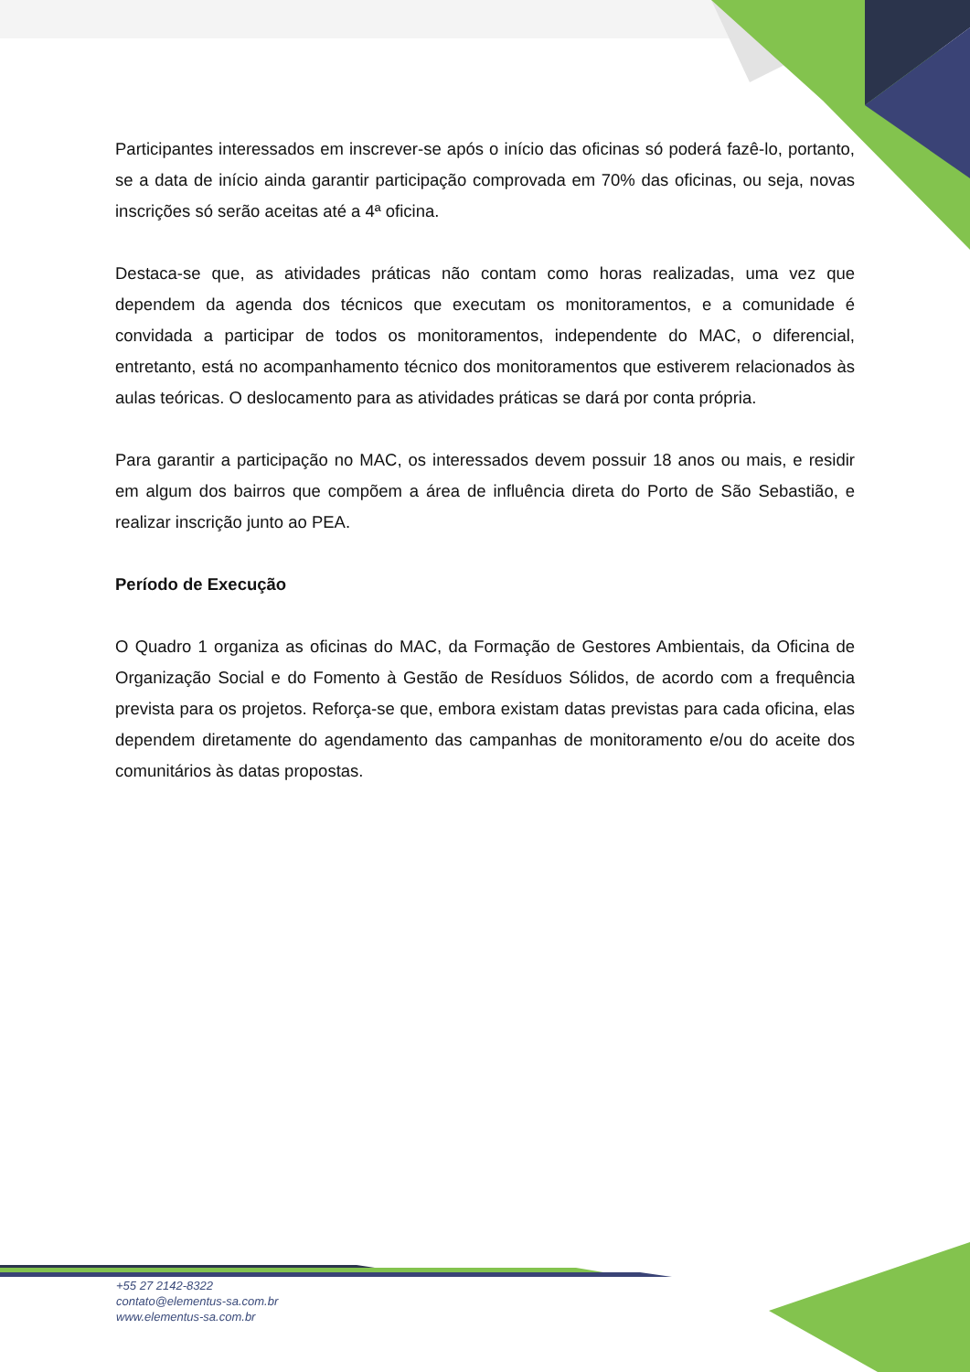Participantes interessados em inscrever-se após o início das oficinas só poderá fazê-lo, portanto, se a data de início ainda garantir participação comprovada em 70% das oficinas, ou seja, novas inscrições só serão aceitas até a 4ª oficina.
Destaca-se que, as atividades práticas não contam como horas realizadas, uma vez que dependem da agenda dos técnicos que executam os monitoramentos, e a comunidade é convidada a participar de todos os monitoramentos, independente do MAC, o diferencial, entretanto, está no acompanhamento técnico dos monitoramentos que estiverem relacionados às aulas teóricas. O deslocamento para as atividades práticas se dará por conta própria.
Para garantir a participação no MAC, os interessados devem possuir 18 anos ou mais, e residir em algum dos bairros que compõem a área de influência direta do Porto de São Sebastião, e realizar inscrição junto ao PEA.
Período de Execução
O Quadro 1 organiza as oficinas do MAC, da Formação de Gestores Ambientais, da Oficina de Organização Social e do Fomento à Gestão de Resíduos Sólidos, de acordo com a frequência prevista para os projetos. Reforça-se que, embora existam datas previstas para cada oficina, elas dependem diretamente do agendamento das campanhas de monitoramento e/ou do aceite dos comunitários às datas propostas.
+55 27 2142-8322
contato@elementus-sa.com.br
www.elementus-sa.com.br